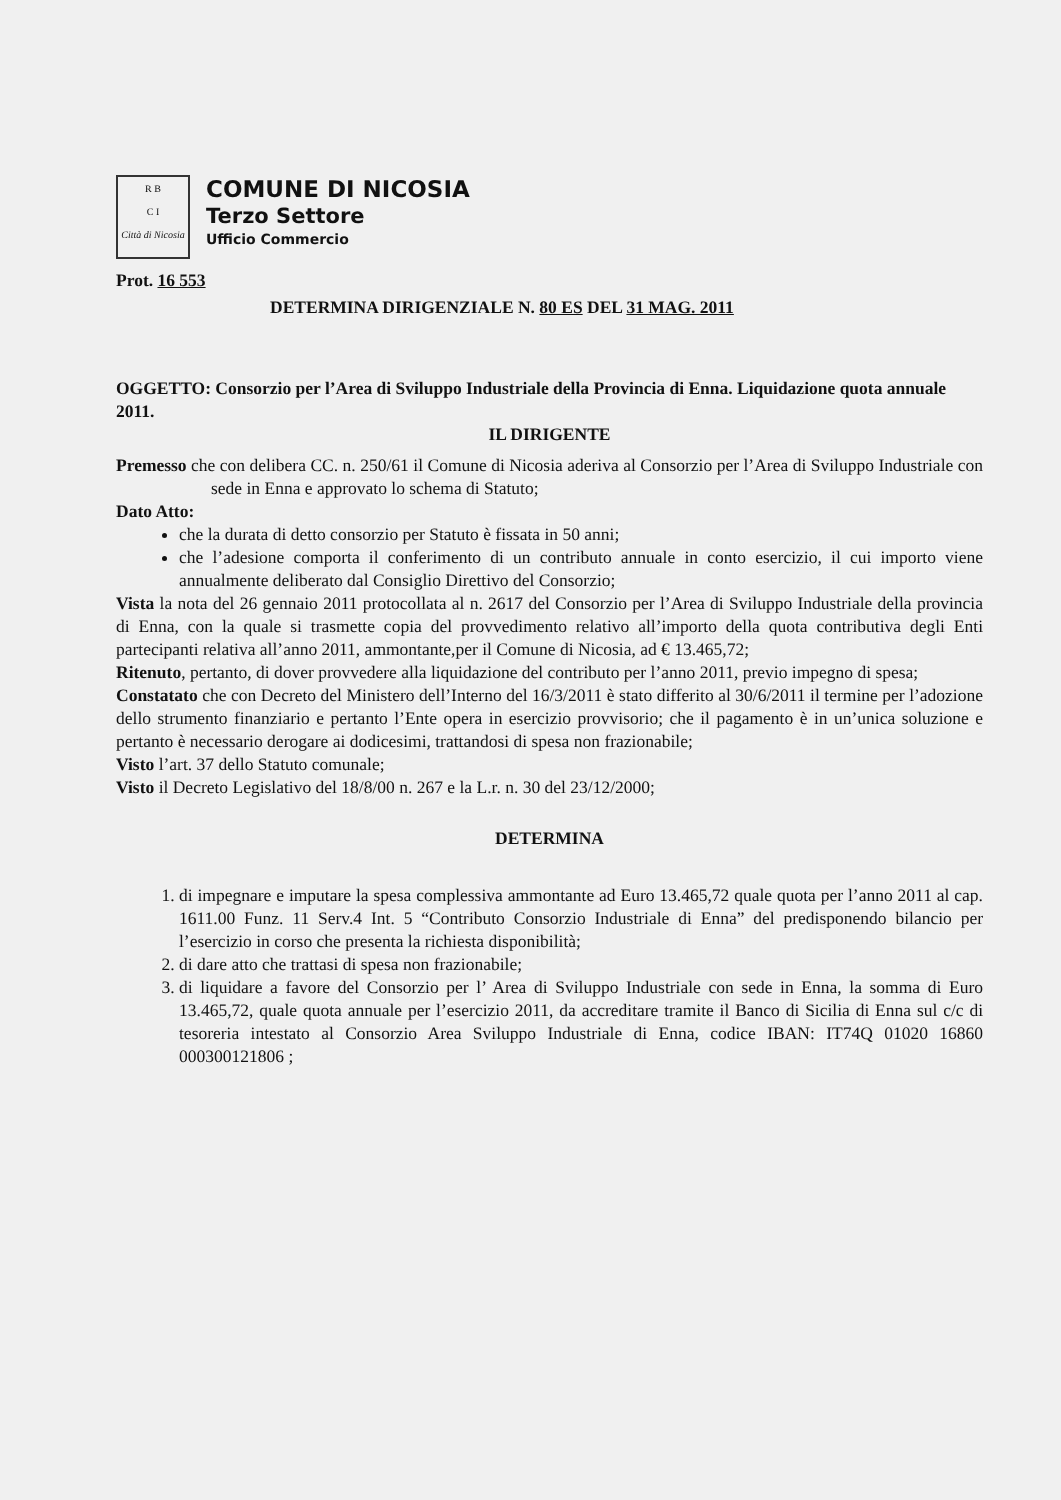R B
C I
Città di Nicosia
COMUNE DI NICOSIA
Terzo Settore
Ufficio Commercio
Prot. 16 553
DETERMINA DIRIGENZIALE N. 80 ES DEL 31 MAG. 2011
OGGETTO: Consorzio per l’Area di Sviluppo Industriale della Provincia di Enna. Liquidazione quota annuale 2011.
IL DIRIGENTE
Premesso che con delibera CC. n. 250/61 il Comune di Nicosia aderiva al Consorzio per l’Area di Sviluppo Industriale con sede in Enna e approvato lo schema di Statuto;
Dato Atto:
che la durata di detto consorzio per Statuto è fissata in 50 anni;
che l’adesione comporta il conferimento di un contributo annuale in conto esercizio, il cui importo viene annualmente deliberato dal Consiglio Direttivo del Consorzio;
Vista la nota del 26 gennaio 2011 protocollata al n. 2617 del Consorzio per l’Area di Sviluppo Industriale della provincia di Enna, con la quale si trasmette copia del provvedimento relativo all’importo della quota contributiva degli Enti partecipanti relativa all’anno 2011, ammontante,per il Comune di Nicosia, ad € 13.465,72;
Ritenuto, pertanto, di dover provvedere alla liquidazione del contributo per l’anno 2011, previo impegno di spesa;
Constatato che con Decreto del Ministero dell’Interno del 16/3/2011 è stato differito al 30/6/2011 il termine per l’adozione dello strumento finanziario e pertanto l’Ente opera in esercizio provvisorio; che il pagamento è in un’unica soluzione e pertanto è necessario derogare ai dodicesimi, trattandosi di spesa non frazionabile;
Visto l’art. 37 dello Statuto comunale;
Visto il Decreto Legislativo del 18/8/00 n. 267 e la L.r. n. 30 del 23/12/2000;
DETERMINA
1. di impegnare e imputare la spesa complessiva ammontante ad Euro 13.465,72 quale quota per l’anno 2011 al cap. 1611.00 Funz. 11 Serv.4 Int. 5 “Contributo Consorzio Industriale di Enna” del predisponendo bilancio per l’esercizio in corso che presenta la richiesta disponibilità;
2. di dare atto che trattasi di spesa non frazionabile;
3. di liquidare a favore del Consorzio per l’ Area di Sviluppo Industriale con sede in Enna, la somma di Euro 13.465,72, quale quota annuale per l’esercizio 2011, da accreditare tramite il Banco di Sicilia di Enna sul c/c di tesoreria intestato al Consorzio Area Sviluppo Industriale di Enna, codice IBAN: IT74Q 01020 16860 000300121806 ;